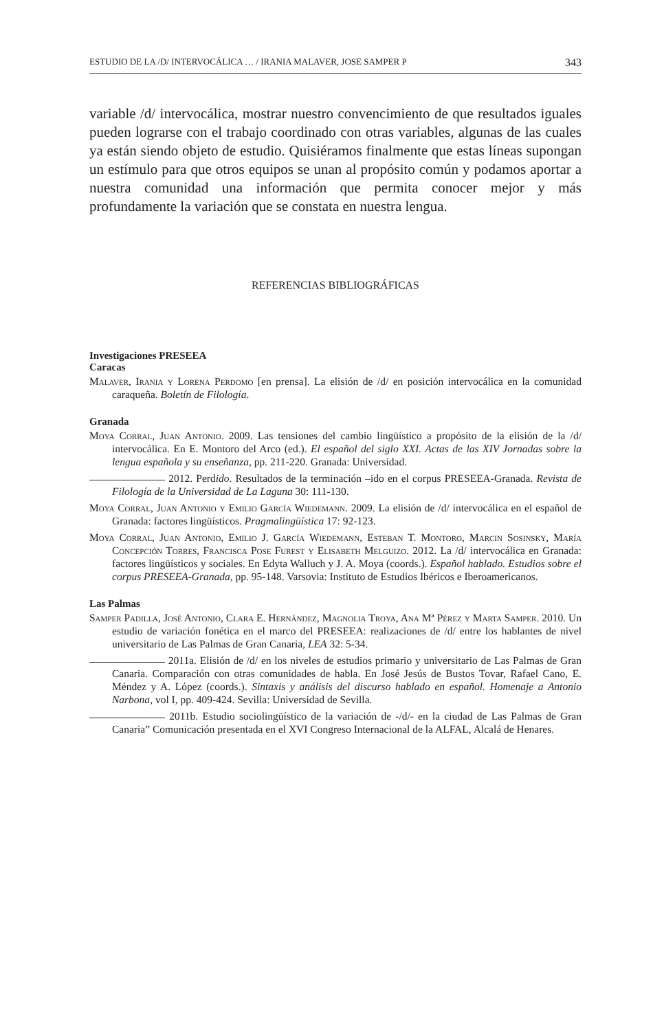ESTUDIO DE LA /D/ INTERVOCÁLICA … / IRANIA MALAVER, JOSE SAMPER P 343
variable /d/ intervocálica, mostrar nuestro convencimiento de que resultados iguales pueden lograrse con el trabajo coordinado con otras variables, algunas de las cuales ya están siendo objeto de estudio. Quisiéramos finalmente que estas líneas supongan un estímulo para que otros equipos se unan al propósito común y podamos aportar a nuestra comunidad una información que permita conocer mejor y más profundamente la variación que se constata en nuestra lengua.
REFERENCIAS BIBLIOGRÁFICAS
Investigaciones PRESEEA
Caracas
Malaver, Irania y Lorena Perdomo [en prensa]. La elisión de /d/ en posición intervocálica en la comunidad caraqueña. Boletín de Filología.
Granada
Moya Corral, Juan Antonio. 2009. Las tensiones del cambio lingüístico a propósito de la elisión de la /d/ intervocálica. En E. Montoro del Arco (ed.). El español del siglo XXI. Actas de las XIV Jornadas sobre la lengua española y su enseñanza, pp. 211-220. Granada: Universidad.
2012. Perdido. Resultados de la terminación –ido en el corpus PRESEEA-Granada. Revista de Filología de la Universidad de La Laguna 30: 111-130.
Moya Corral, Juan Antonio y Emilio García Wiedemann. 2009. La elisión de /d/ intervocálica en el español de Granada: factores lingüísticos. Pragmalingüística 17: 92-123.
Moya Corral, Juan Antonio, Emilio J. García Wiedemann, Esteban T. Montoro, Marcin Sosinsky, María Concepción Torres, Francisca Pose Furest y Elisabeth Melguizo. 2012. La /d/ intervocálica en Granada: factores lingüísticos y sociales. En Edyta Walluch y J. A. Moya (coords.). Español hablado. Estudios sobre el corpus PRESEEA-Granada, pp. 95-148. Varsovia: Instituto de Estudios Ibéricos e Iberoamericanos.
Las Palmas
Samper Padilla, José Antonio, Clara E. Hernández, Magnolia Troya, Ana Mª Pérez y Marta Samper. 2010. Un estudio de variación fonética en el marco del PRESEEA: realizaciones de /d/ entre los hablantes de nivel universitario de Las Palmas de Gran Canaria, LEA 32: 5-34.
2011a. Elisión de /d/ en los niveles de estudios primario y universitario de Las Palmas de Gran Canaria. Comparación con otras comunidades de habla. En José Jesús de Bustos Tovar, Rafael Cano, E. Méndez y A. López (coords.). Sintaxis y análisis del discurso hablado en español. Homenaje a Antonio Narbona, vol I, pp. 409-424. Sevilla: Universidad de Sevilla.
2011b. Estudio sociolingüístico de la variación de -/d/- en la ciudad de Las Palmas de Gran Canaria” Comunicación presentada en el XVI Congreso Internacional de la ALFAL, Alcalá de Henares.